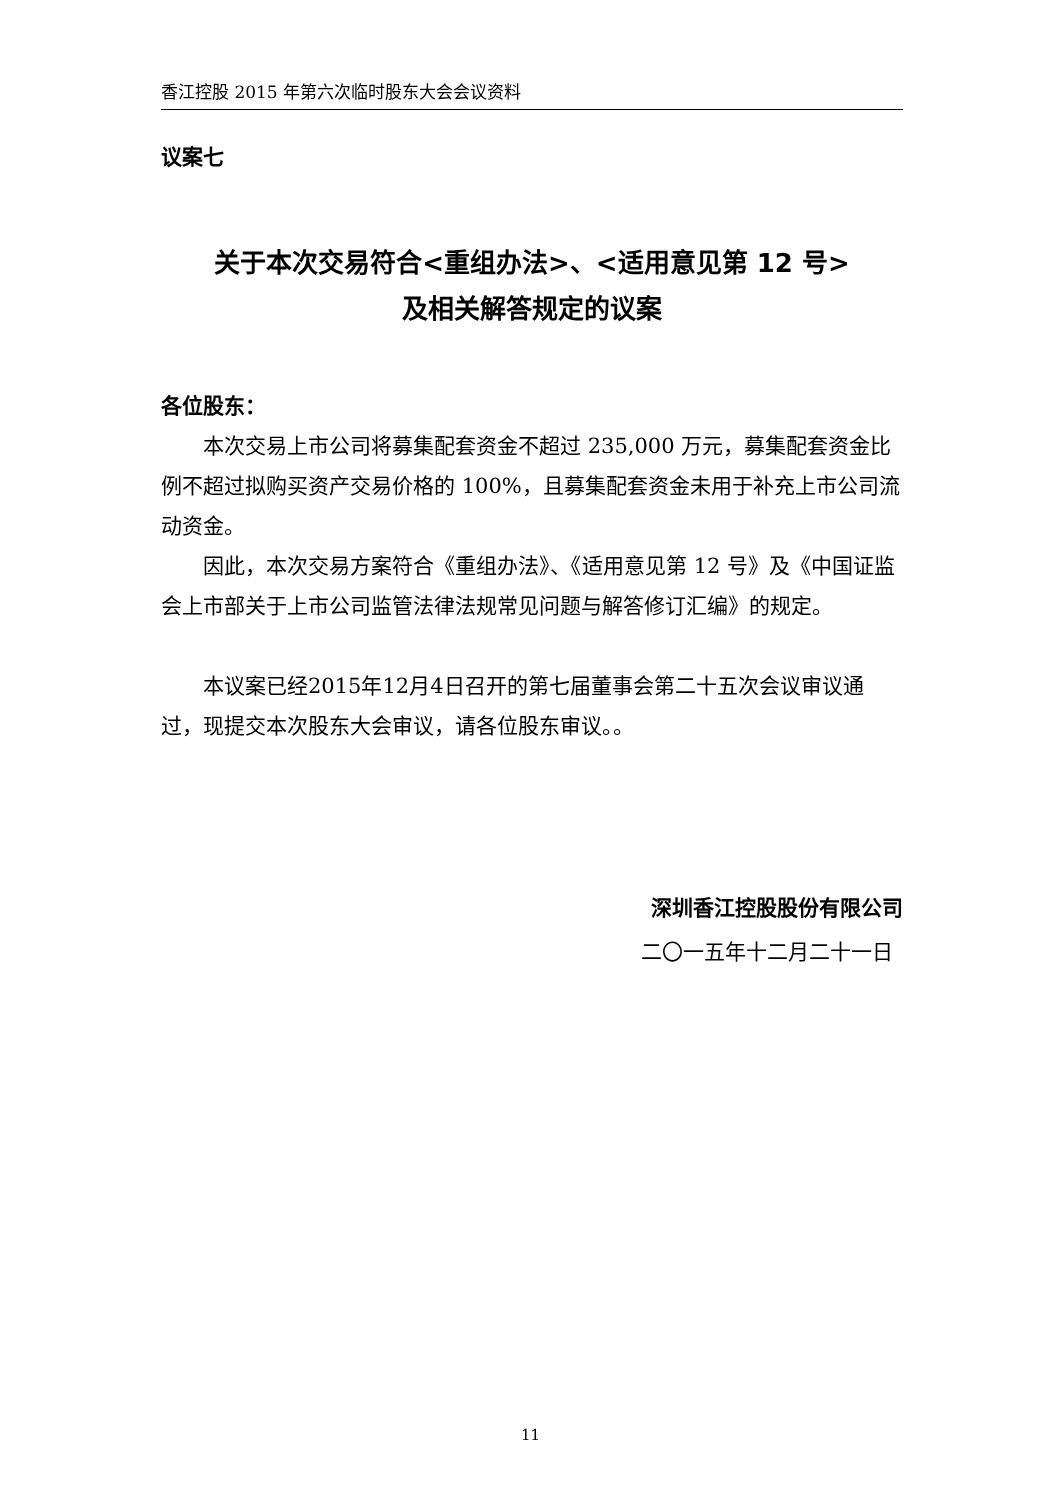香江控股 2015 年第六次临时股东大会会议资料
议案七
关于本次交易符合<重组办法>、<适用意见第 12 号>
及相关解答规定的议案
各位股东：
本次交易上市公司将募集配套资金不超过 235,000 万元，募集配套资金比例不超过拟购买资产交易价格的 100%，且募集配套资金未用于补充上市公司流动资金。
因此，本次交易方案符合《重组办法》、《适用意见第 12 号》及《中国证监会上市部关于上市公司监管法律法规常见问题与解答修订汇编》的规定。
本议案已经2015年12月4日召开的第七届董事会第二十五次会议审议通过，现提交本次股东大会审议，请各位股东审议。。
深圳香江控股股份有限公司
二〇一五年十二月二十一日
11